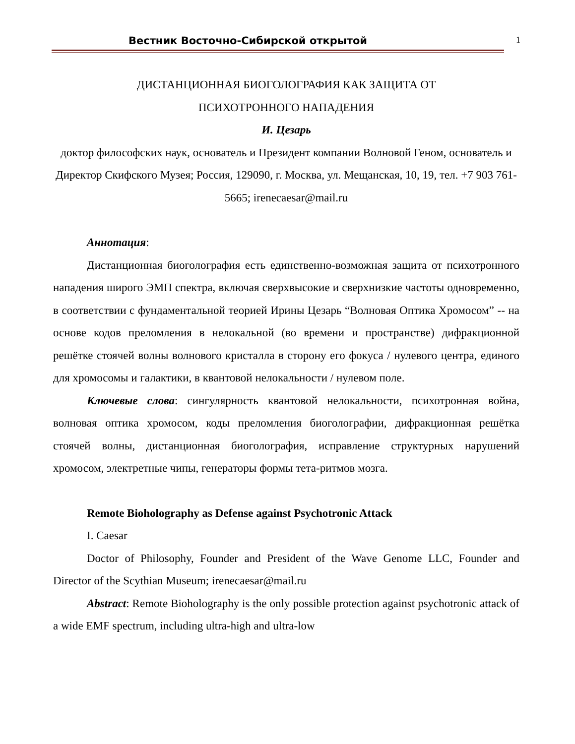Вестник Восточно-Сибирской открытой
1
ДИСТАНЦИОННАЯ БИОГОЛОГРАФИЯ КАК ЗАЩИТА ОТ
ПСИХОТРОННОГО НАПАДЕНИЯ
И. Цезарь
доктор философских наук, основатель и Президент компании Волновой Геном, основатель и Директор Скифского Музея; Россия, 129090, г. Москва, ул. Мещанская, 10, 19, тел. +7 903 761-5665; irenecaesar@mail.ru
Аннотация:
Дистанционная биоголография есть единственно-возможная защита от психотронного нападения широго ЭМП спектра, включая сверхвысокие и сверхнизкие частоты одновременно, в соответствии с фундаментальной теорией Ирины Цезарь “Волновая Оптика Хромосом” -- на основе кодов преломления в нелокальной (во времени и пространстве) дифракционной решётке стоячей волны волнового кристалла в сторону его фокуса / нулевого центра, единого для хромосомы и галактики, в квантовой нелокальности / нулевом поле.
Ключевые слова: сингулярность квантовой нелокальности, психотронная война, волновая оптика хромосом, коды преломления биоголографии, дифракционная решётка стоячей волны, дистанционная биоголография, исправление структурных нарушений хромосом, электретные чипы, генераторы формы тета-ритмов мозга.
Remote Bioholography as Defense against Psychotronic Attack
I. Caesar
Doctor of Philosophy, Founder and President of the Wave Genome LLC, Founder and Director of the Scythian Museum; irenecaesar@mail.ru
Abstract: Remote Bioholography is the only possible protection against psychotronic attack of a wide EMF spectrum, including ultra-high and ultra-low